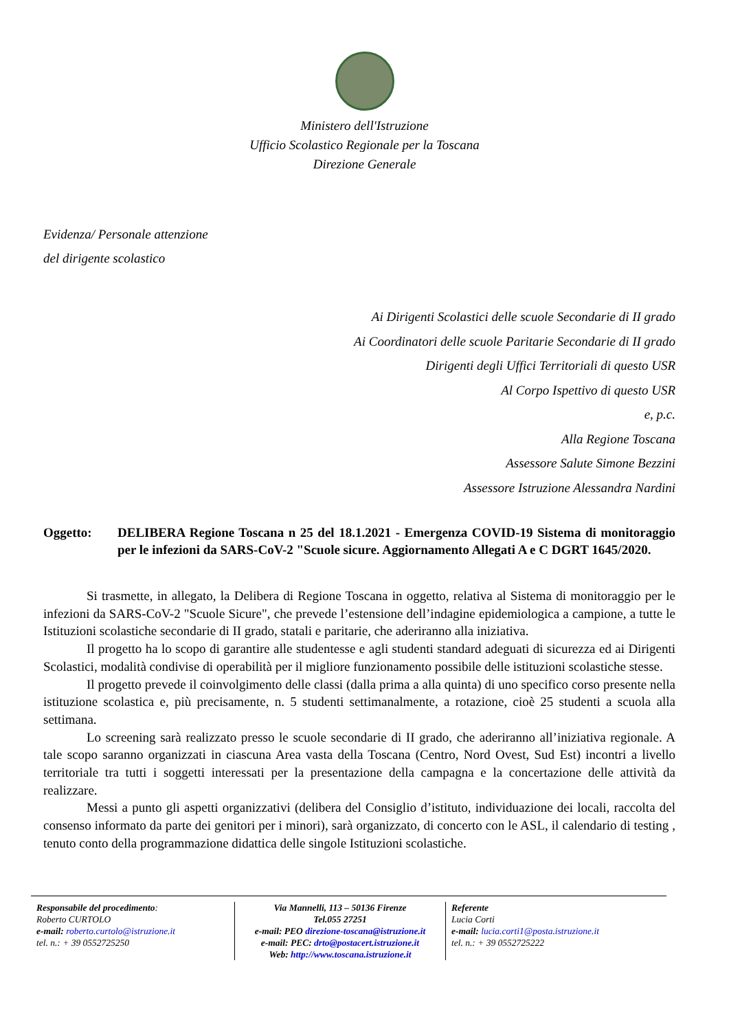Ministero dell'Istruzione
Ufficio Scolastico Regionale per la Toscana
Direzione Generale
Evidenza/ Personale attenzione
del dirigente scolastico
Ai Dirigenti Scolastici delle scuole Secondarie di II grado
Ai Coordinatori delle scuole Paritarie Secondarie di II grado
Dirigenti degli Uffici Territoriali di questo USR
Al Corpo Ispettivo di questo USR
e, p.c.
Alla Regione Toscana
Assessore Salute Simone Bezzini
Assessore Istruzione Alessandra Nardini
Oggetto: DELIBERA Regione Toscana n 25 del 18.1.2021 - Emergenza COVID-19 Sistema di monitoraggio per le infezioni da SARS-CoV-2 "Scuole sicure. Aggiornamento Allegati A e C DGRT 1645/2020.
Si trasmette, in allegato, la Delibera di Regione Toscana in oggetto, relativa al Sistema di monitoraggio per le infezioni da SARS-CoV-2 "Scuole Sicure", che prevede l’estensione dell’indagine epidemiologica a campione, a tutte le Istituzioni scolastiche secondarie di II grado, statali e paritarie, che aderiranno alla iniziativa.
Il progetto ha lo scopo di garantire alle studentesse e agli studenti standard adeguati di sicurezza ed ai Dirigenti Scolastici, modalità condivise di operabilità per il migliore funzionamento possibile delle istituzioni scolastiche stesse.
Il progetto prevede il coinvolgimento delle classi (dalla prima a alla quinta) di uno specifico corso presente nella istituzione scolastica e, più precisamente, n. 5 studenti settimanalmente, a rotazione, cioè 25 studenti a scuola alla settimana.
Lo screening sarà realizzato presso le scuole secondarie di II grado, che aderiranno all’iniziativa regionale. A tale scopo saranno organizzati in ciascuna Area vasta della Toscana (Centro, Nord Ovest, Sud Est) incontri a livello territoriale tra tutti i soggetti interessati per la presentazione della campagna e la concertazione delle attività da realizzare.
Messi a punto gli aspetti organizzativi (delibera del Consiglio d’istituto, individuazione dei locali, raccolta del consenso informato da parte dei genitori per i minori), sarà organizzato, di concerto con le ASL, il calendario di testing , tenuto conto della programmazione didattica delle singole Istituzioni scolastiche.
Responsabile del procedimento:
Roberto CURTOLO
e-mail: roberto.curtolo@istruzione.it
tel. n.: + 39 0552725250
Via Mannelli, 113 – 50136 Firenze
Tel.055 27251
e-mail: PEO direzione-toscana@istruzione.it
e-mail: PEC: drto@postacert.istruzione.it
Web: http://www.toscana.istruzione.it
Referente
Lucia Corti
e-mail: lucia.corti1@posta.istruzione.it
tel. n.: + 39 0552725222